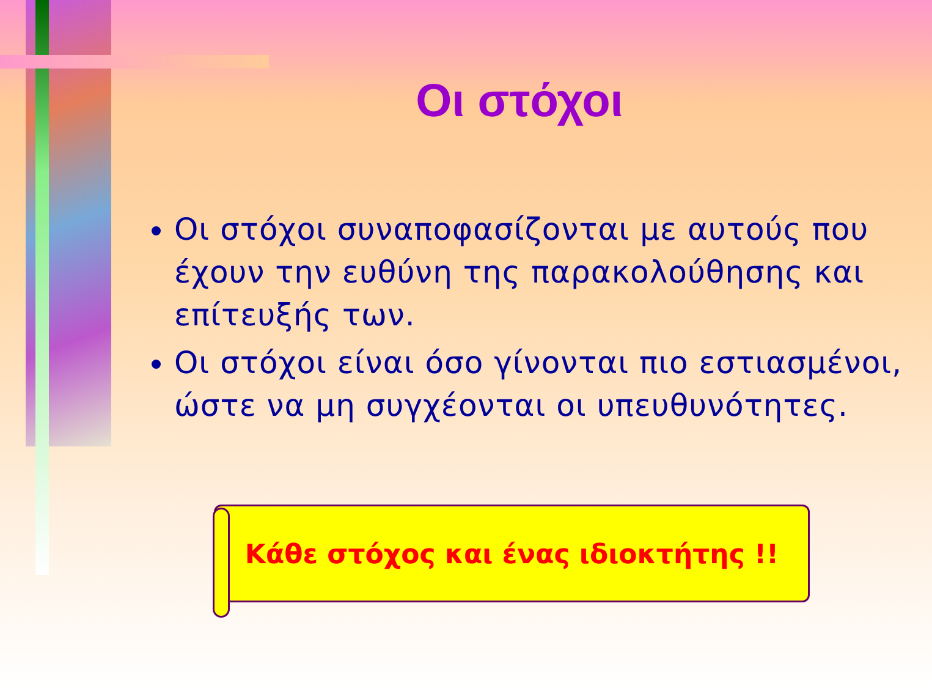Οι στόχοι
Οι στόχοι συναποφασίζονται με αυτούς που έχουν την ευθύνη της παρακολούθησης και επίτευξής των.
Οι στόχοι είναι όσο γίνονται πιο εστιασμένοι, ώστε να μη συγχέονται οι υπευθυνότητες.
Κάθε στόχος και ένας ιδιοκτήτης !!